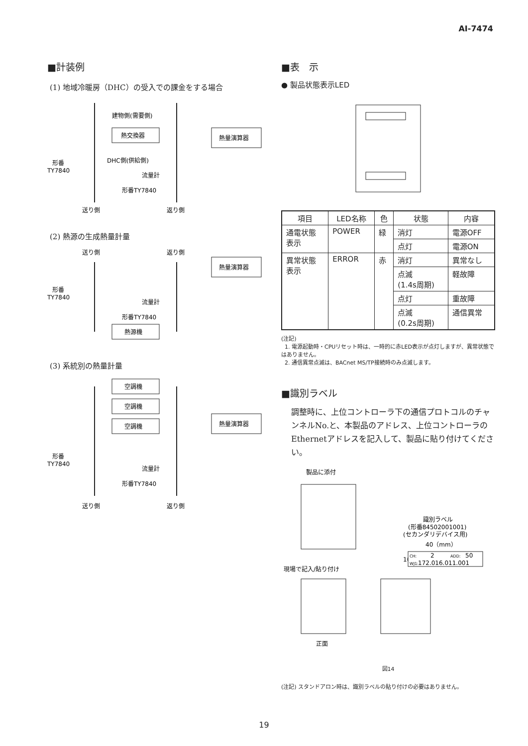AI-7474
■計装例
(1) 地域冷暖房（DHC）の受入での課金をする場合
建物側(需要側)
熱交換器
熱量演算器
形番
TY7840
DHC側(供給側)
流量計
形番TY7840
送り側
返り側
(2) 熱源の生成熱量計量
送り側
返り側
熱量演算器
形番
TY7840
流量計
形番TY7840
熱源機
(3) 系統別の熱量計量
空調機
空調機
空調機
熱量演算器
形番
TY7840
流量計
形番TY7840
送り側
返り側
■表　示
● 製品状態表示LED
| 項目 | LED名称 | 色 | 状態 | 内容 |
| --- | --- | --- | --- | --- |
| 通電状態 表示 | POWER | 緑 | 消灯 | 電源OFF |
| | | | 点灯 | 電源ON |
| 異常状態 表示 | ERROR | 赤 | 消灯 | 異常なし |
| | | | 点滅 (1.4s周期) | 軽故障 |
| | | | 点灯 | 重故障 |
| | | | 点滅 (0.2s周期) | 通信異常 |
(注記)
1. 電源起動時・CPUリセット時は、一時的に赤LED表示が点灯しますが、異常状態ではありません。
2. 通信異常点滅は、BACnet MS/TP接続時のみ点滅します。
■識別ラベル
調整時に、上位コントローラ下の通信プロトコルのチャンネルNo.と、本製品のアドレス、上位コントローラのEthernetアドレスを記入して、製品に貼り付けてください。
製品に添付
識別ラベル
(形番84502001001)
(セカンダリデバイス用)
40（mm）
10（mm）
CH:
2
ADD:
50
WJ1:
172.016.011.001
現場で記入/貼り付け
正面
図14
(注記) スタンドアロン時は、識別ラベルの貼り付けの必要はありません。
19